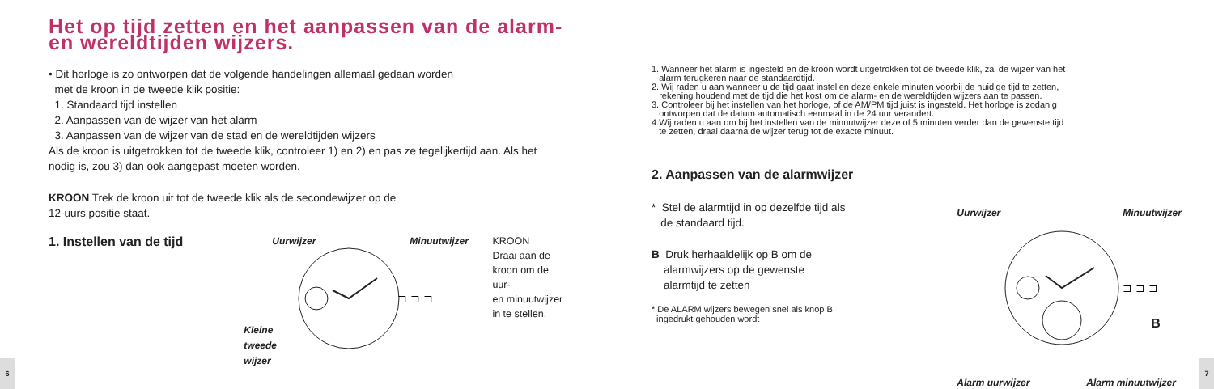Het op tijd zetten en het aanpassen van de alarm-
en wereldtijden wijzers.
• Dit horloge is zo ontworpen dat de volgende handelingen allemaal gedaan worden
met de kroon in de tweede klik positie:
1. Standaard tijd instellen
2. Aanpassen van de wijzer van het alarm
3. Aanpassen van de wijzer van de stad en de wereldtijden wijzers
Als de kroon is uitgetrokken tot de tweede klik, controleer 1) en 2) en pas ze tegelijkertijd aan. Als het nodig is, zou 3) dan ook aangepast moeten worden.
KROON Trek de kroon uit tot de tweede klik als de secondewijzer op de
12-uurs positie staat.
1. Instellen van de tijd
Uurwijzer Minuutwijzer
⊐ ⊐ ⊐
Kleine
tweede
wijzer
KROON
Draai aan de
kroon om de uur-
en minuutwijzer
in te stellen.
6
1. Wanneer het alarm is ingesteld en de kroon wordt uitgetrokken tot de tweede klik, zal de wijzer van het
alarm terugkeren naar de standaardtijd.
2. Wij raden u aan wanneer u de tijd gaat instellen deze enkele minuten voorbij de huidige tijd te zetten,
rekening houdend met de tijd die het kost om de alarm- en de wereldtijden wijzers aan te passen.
3. Controleer bij het instellen van het horloge, of de AM/PM tijd juist is ingesteld. Het horloge is zodanig
ontworpen dat de datum automatisch eenmaal in de 24 uur verandert.
4.Wij raden u aan om bij het instellen van de minuutwijzer deze of 5 minuten verder dan de gewenste tijd
te zetten, draai daarna de wijzer terug tot de exacte minuut.
2. Aanpassen van de alarmwijzer
* Stel de alarmtijd in op dezelfde tijd als
de standaard tijd.
B Druk herhaaldelijk op B om de
alarmwijzers op de gewenste
alarmtijd te zetten
* De ALARM wijzers bewegen snel als knop B
ingedrukt gehouden wordt
Uurwijzer Minuutwijzer
⊐ ⊐ ⊐
B
Alarm uurwijzer Alarm minuutwijzer
7